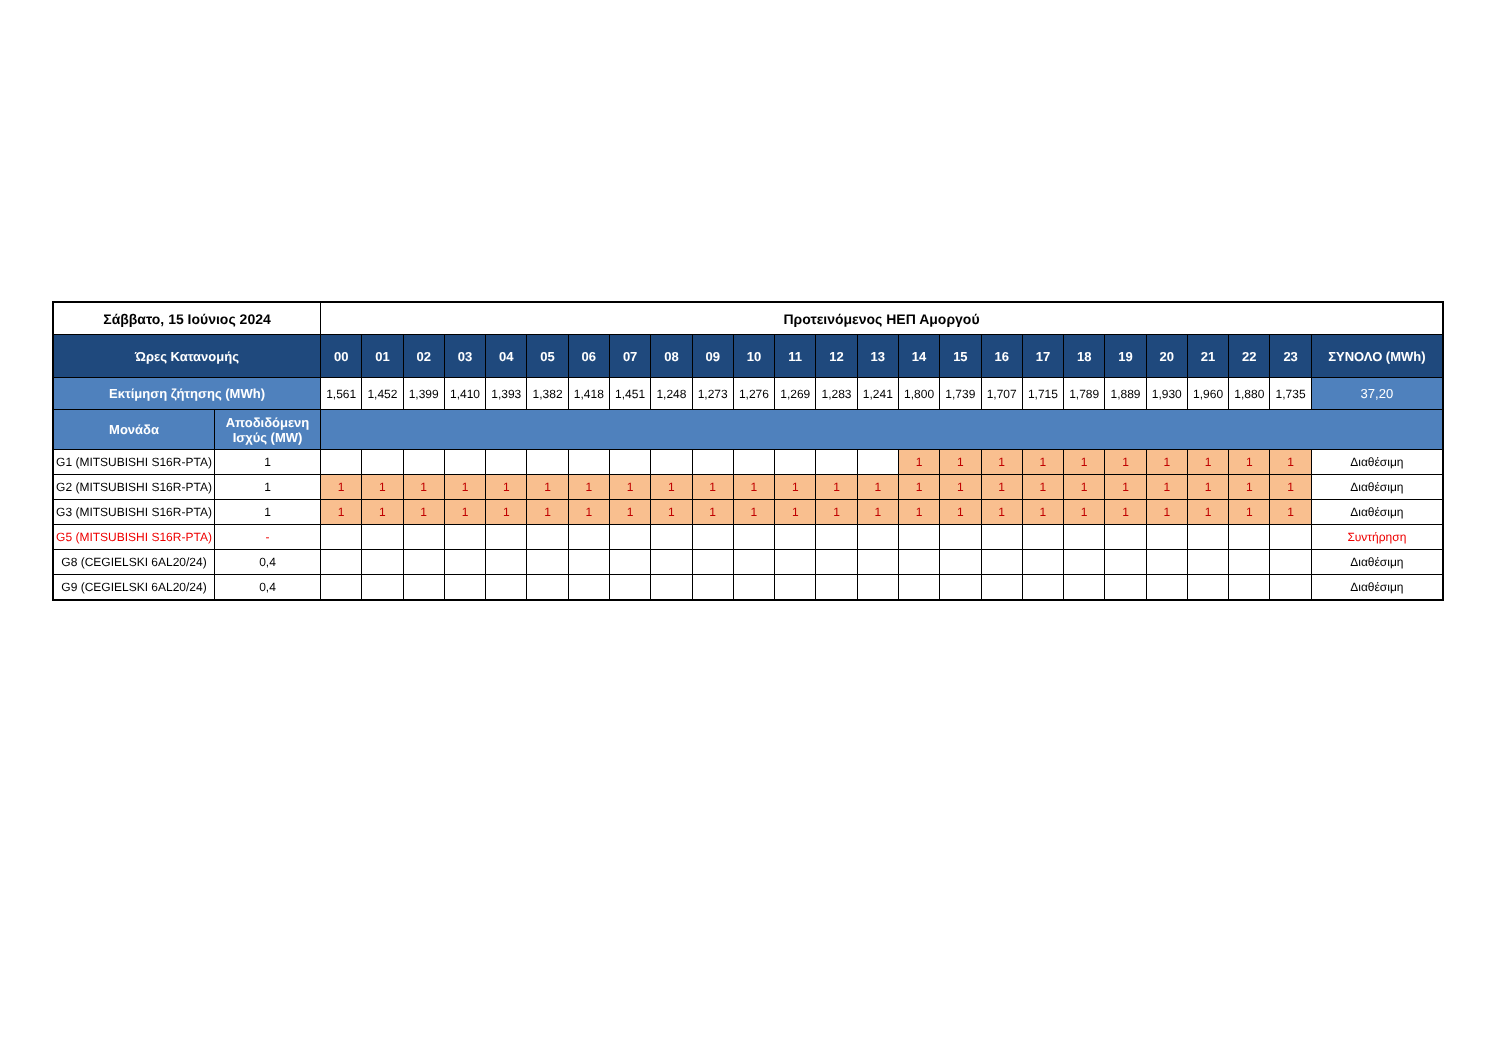| Σάββατο, 15 Ιούνιος 2024 | | Προτεινόμενος ΗΕΠ Αμοργού | | | | | | | | | | | | | | | | | | | | | | | | |
| --- | --- | --- | --- | --- | --- | --- | --- | --- | --- | --- | --- | --- | --- | --- | --- | --- | --- | --- | --- | --- | --- | --- | --- | --- | --- | --- |
| Ώρες Κατανομής | | 00 | 01 | 02 | 03 | 04 | 05 | 06 | 07 | 08 | 09 | 10 | 11 | 12 | 13 | 14 | 15 | 16 | 17 | 18 | 19 | 20 | 21 | 22 | 23 | ΣΥΝΟΛΟ (MWh) |
| Εκτίμηση ζήτησης (MWh) | | 1,561 | 1,452 | 1,399 | 1,410 | 1,393 | 1,382 | 1,418 | 1,451 | 1,248 | 1,273 | 1,276 | 1,269 | 1,283 | 1,241 | 1,800 | 1,739 | 1,707 | 1,715 | 1,789 | 1,889 | 1,930 | 1,960 | 1,880 | 1,735 | 37,20 |
| Μονάδα | Αποδιδόμενη Ισχύς (MW) | | | | | | | | | | | | | | | | | | | | | | | | | |
| G1 (MITSUBISHI S16R-PTA) | 1 | | | | | | | | | | | | | | | 1 | 1 | 1 | 1 | 1 | 1 | 1 | 1 | 1 | 1 | Διαθέσιμη |
| G2 (MITSUBISHI S16R-PTA) | 1 | 1 | 1 | 1 | 1 | 1 | 1 | 1 | 1 | 1 | 1 | 1 | 1 | 1 | 1 | 1 | 1 | 1 | 1 | 1 | 1 | 1 | 1 | 1 | 1 | Διαθέσιμη |
| G3 (MITSUBISHI S16R-PTA) | 1 | 1 | 1 | 1 | 1 | 1 | 1 | 1 | 1 | 1 | 1 | 1 | 1 | 1 | 1 | 1 | 1 | 1 | 1 | 1 | 1 | 1 | 1 | 1 | 1 | Διαθέσιμη |
| G5 (MITSUBISHI S16R-PTA) | - | | | | | | | | | | | | | | | | | | | | | | | | | Συντήρηση |
| G8 (CEGIELSKI 6AL20/24) | 0,4 | | | | | | | | | | | | | | | | | | | | | | | | | Διαθέσιμη |
| G9 (CEGIELSKI 6AL20/24) | 0,4 | | | | | | | | | | | | | | | | | | | | | | | | | Διαθέσιμη |